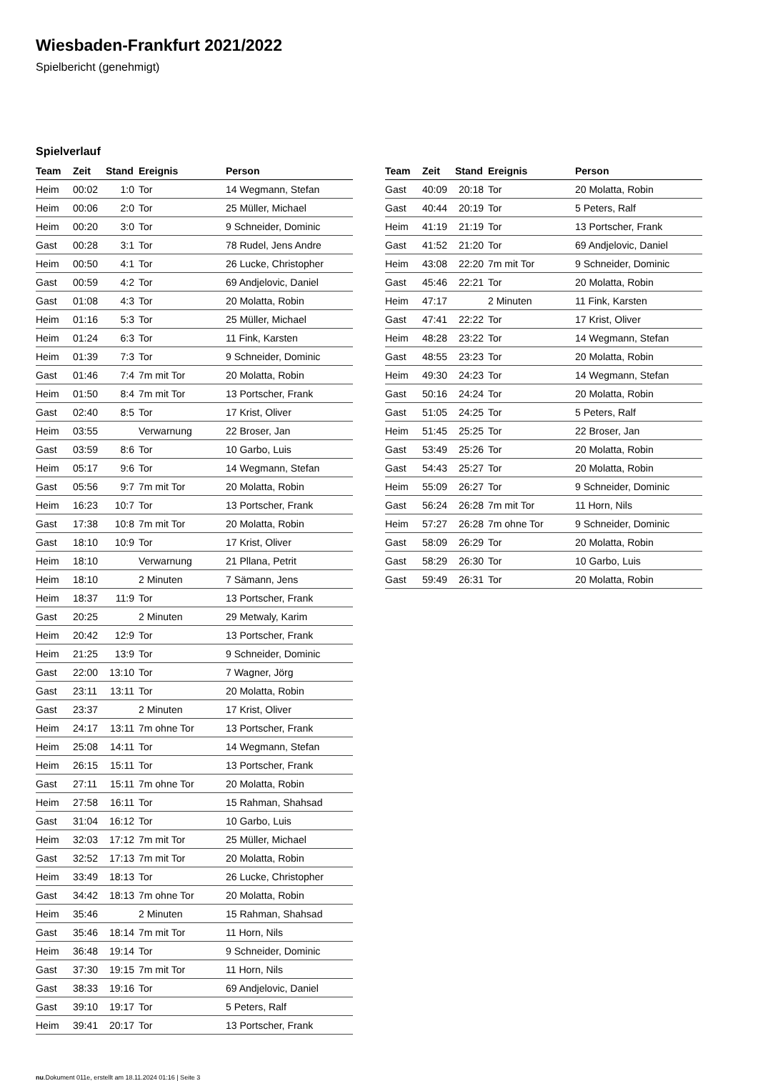Wiesbaden-Frankfurt 2021/2022
Spielbericht (genehmigt)
Spielverlauf
| Team | Zeit | Stand | Ereignis | Person |
| --- | --- | --- | --- | --- |
| Heim | 00:02 | 1:0 | Tor | 14 Wegmann, Stefan |
| Heim | 00:06 | 2:0 | Tor | 25 Müller, Michael |
| Heim | 00:20 | 3:0 | Tor | 9 Schneider, Dominic |
| Gast | 00:28 | 3:1 | Tor | 78 Rudel, Jens Andre |
| Heim | 00:50 | 4:1 | Tor | 26 Lucke, Christopher |
| Gast | 00:59 | 4:2 | Tor | 69 Andjelovic, Daniel |
| Gast | 01:08 | 4:3 | Tor | 20 Molatta, Robin |
| Heim | 01:16 | 5:3 | Tor | 25 Müller, Michael |
| Heim | 01:24 | 6:3 | Tor | 11 Fink, Karsten |
| Heim | 01:39 | 7:3 | Tor | 9 Schneider, Dominic |
| Gast | 01:46 | 7:4 | 7m mit Tor | 20 Molatta, Robin |
| Heim | 01:50 | 8:4 | 7m mit Tor | 13 Portscher, Frank |
| Gast | 02:40 | 8:5 | Tor | 17 Krist, Oliver |
| Heim | 03:55 | | Verwarnung | 22 Broser, Jan |
| Gast | 03:59 | 8:6 | Tor | 10 Garbo, Luis |
| Heim | 05:17 | 9:6 | Tor | 14 Wegmann, Stefan |
| Gast | 05:56 | 9:7 | 7m mit Tor | 20 Molatta, Robin |
| Heim | 16:23 | 10:7 | Tor | 13 Portscher, Frank |
| Gast | 17:38 | 10:8 | 7m mit Tor | 20 Molatta, Robin |
| Gast | 18:10 | 10:9 | Tor | 17 Krist, Oliver |
| Heim | 18:10 | | Verwarnung | 21 Pllana, Petrit |
| Heim | 18:10 | | 2 Minuten | 7 Sämann, Jens |
| Heim | 18:37 | 11:9 | Tor | 13 Portscher, Frank |
| Gast | 20:25 | | 2 Minuten | 29 Metwaly, Karim |
| Heim | 20:42 | 12:9 | Tor | 13 Portscher, Frank |
| Heim | 21:25 | 13:9 | Tor | 9 Schneider, Dominic |
| Gast | 22:00 | 13:10 | Tor | 7 Wagner, Jörg |
| Gast | 23:11 | 13:11 | Tor | 20 Molatta, Robin |
| Gast | 23:37 | | 2 Minuten | 17 Krist, Oliver |
| Heim | 24:17 | 13:11 | 7m ohne Tor | 13 Portscher, Frank |
| Heim | 25:08 | 14:11 | Tor | 14 Wegmann, Stefan |
| Heim | 26:15 | 15:11 | Tor | 13 Portscher, Frank |
| Gast | 27:11 | 15:11 | 7m ohne Tor | 20 Molatta, Robin |
| Heim | 27:58 | 16:11 | Tor | 15 Rahman, Shahsad |
| Gast | 31:04 | 16:12 | Tor | 10 Garbo, Luis |
| Heim | 32:03 | 17:12 | 7m mit Tor | 25 Müller, Michael |
| Gast | 32:52 | 17:13 | 7m mit Tor | 20 Molatta, Robin |
| Heim | 33:49 | 18:13 | Tor | 26 Lucke, Christopher |
| Gast | 34:42 | 18:13 | 7m ohne Tor | 20 Molatta, Robin |
| Heim | 35:46 | | 2 Minuten | 15 Rahman, Shahsad |
| Gast | 35:46 | 18:14 | 7m mit Tor | 11 Horn, Nils |
| Heim | 36:48 | 19:14 | Tor | 9 Schneider, Dominic |
| Gast | 37:30 | 19:15 | 7m mit Tor | 11 Horn, Nils |
| Gast | 38:33 | 19:16 | Tor | 69 Andjelovic, Daniel |
| Gast | 39:10 | 19:17 | Tor | 5 Peters, Ralf |
| Heim | 39:41 | 20:17 | Tor | 13 Portscher, Frank |
| Team | Zeit | Stand | Ereignis | Person |
| --- | --- | --- | --- | --- |
| Gast | 40:09 | 20:18 | Tor | 20 Molatta, Robin |
| Gast | 40:44 | 20:19 | Tor | 5 Peters, Ralf |
| Heim | 41:19 | 21:19 | Tor | 13 Portscher, Frank |
| Gast | 41:52 | 21:20 | Tor | 69 Andjelovic, Daniel |
| Heim | 43:08 | 22:20 | 7m mit Tor | 9 Schneider, Dominic |
| Gast | 45:46 | 22:21 | Tor | 20 Molatta, Robin |
| Heim | 47:17 | | 2 Minuten | 11 Fink, Karsten |
| Gast | 47:41 | 22:22 | Tor | 17 Krist, Oliver |
| Heim | 48:28 | 23:22 | Tor | 14 Wegmann, Stefan |
| Gast | 48:55 | 23:23 | Tor | 20 Molatta, Robin |
| Heim | 49:30 | 24:23 | Tor | 14 Wegmann, Stefan |
| Gast | 50:16 | 24:24 | Tor | 20 Molatta, Robin |
| Gast | 51:05 | 24:25 | Tor | 5 Peters, Ralf |
| Heim | 51:45 | 25:25 | Tor | 22 Broser, Jan |
| Gast | 53:49 | 25:26 | Tor | 20 Molatta, Robin |
| Gast | 54:43 | 25:27 | Tor | 20 Molatta, Robin |
| Heim | 55:09 | 26:27 | Tor | 9 Schneider, Dominic |
| Gast | 56:24 | 26:28 | 7m mit Tor | 11 Horn, Nils |
| Heim | 57:27 | 26:28 | 7m ohne Tor | 9 Schneider, Dominic |
| Gast | 58:09 | 26:29 | Tor | 20 Molatta, Robin |
| Gast | 58:29 | 26:30 | Tor | 10 Garbo, Luis |
| Gast | 59:49 | 26:31 | Tor | 20 Molatta, Robin |
nu.Dokument 011e, erstellt am 18.11.2024 01:16 | Seite 3